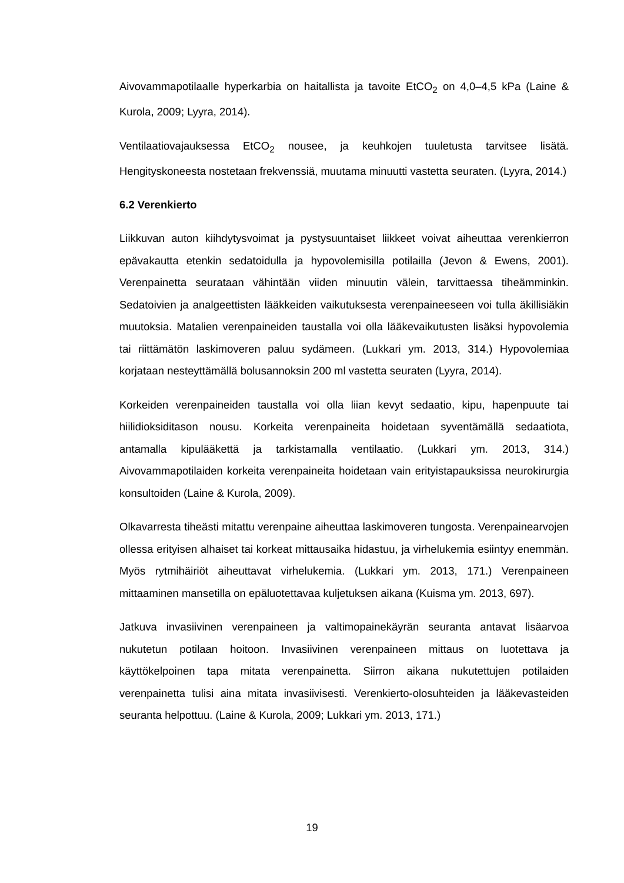Aivovammapotilaalle hyperkarbia on haitallista ja tavoite EtCO<sub>2</sub> on 4,0–4,5 kPa (Laine & Kurola, 2009; Lyyra, 2014).
Ventilaatiovajauksessa EtCO<sub>2</sub> nousee, ja keuhkojen tuuletusta tarvitsee lisätä. Hengityskoneesta nostetaan frekvenssiä, muutama minuutti vastetta seuraten. (Lyyra, 2014.)
6.2 Verenkierto
Liikkuvan auton kiihdytysvoimat ja pystysuuntaiset liikkeet voivat aiheuttaa verenkierron epävakautta etenkin sedatoidulla ja hypovolemisilla potilailla (Jevon & Ewens, 2001). Verenpainetta seurataan vähintään viiden minuutin välein, tarvittaessa tiheämminkin. Sedatoivien ja analgeettisten lääkkeiden vaikutuksesta verenpaineeseen voi tulla äkillisiäkin muutoksia. Matalien verenpaineiden taustalla voi olla lääkevaikutusten lisäksi hypovolemia tai riittämätön laskimoveren paluu sydämeen. (Lukkari ym. 2013, 314.) Hypovolemiaa korjataan nesteyttämällä bolusannoksin 200 ml vastetta seuraten (Lyyra, 2014).
Korkeiden verenpaineiden taustalla voi olla liian kevyt sedaatio, kipu, hapenpuute tai hiilidioksiditason nousu. Korkeita verenpaineita hoidetaan syventämällä sedaatiota, antamalla kipulääkettä ja tarkistamalla ventilaatio. (Lukkari ym. 2013, 314.) Aivovammapotilaiden korkeita verenpaineita hoidetaan vain erityistapauksissa neurokirurgia konsultoiden (Laine & Kurola, 2009).
Olkavarresta tiheästi mitattu verenpaine aiheuttaa laskimoveren tungosta. Verenpainearvojen ollessa erityisen alhaiset tai korkeat mittausaika hidastuu, ja virhelukemia esiintyy enemmän. Myös rytmihäiriöt aiheuttavat virhelukemia. (Lukkari ym. 2013, 171.) Verenpaineen mittaaminen mansetilla on epäluotettavaa kuljetuksen aikana (Kuisma ym. 2013, 697).
Jatkuva invasiivinen verenpaineen ja valtimopainekäyrän seuranta antavat lisäarvoa nukutetun potilaan hoitoon. Invasiivinen verenpaineen mittaus on luotettava ja käyttökelpoinen tapa mitata verenpainetta. Siirron aikana nukutettujen potilaiden verenpainetta tulisi aina mitata invasiivisesti. Verenkierto-olosuhteiden ja lääkevasteiden seuranta helpottuu. (Laine & Kurola, 2009; Lukkari ym. 2013, 171.)
19